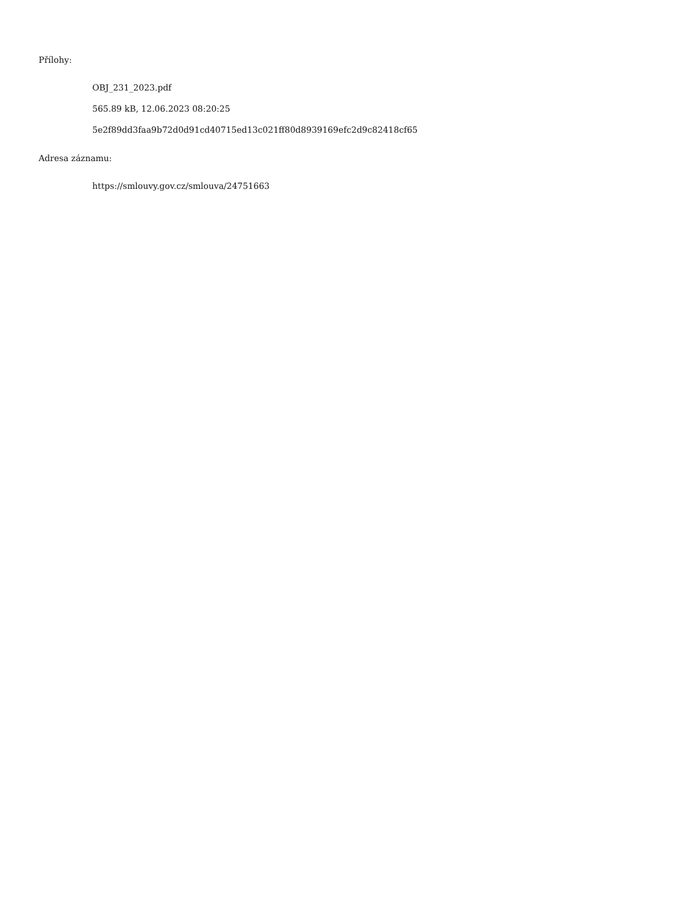Přílohy:
OBJ_231_2023.pdf
565.89 kB, 12.06.2023 08:20:25
5e2f89dd3faa9b72d0d91cd40715ed13c021ff80d8939169efc2d9c82418cf65
Adresa záznamu:
https://smlouvy.gov.cz/smlouva/24751663